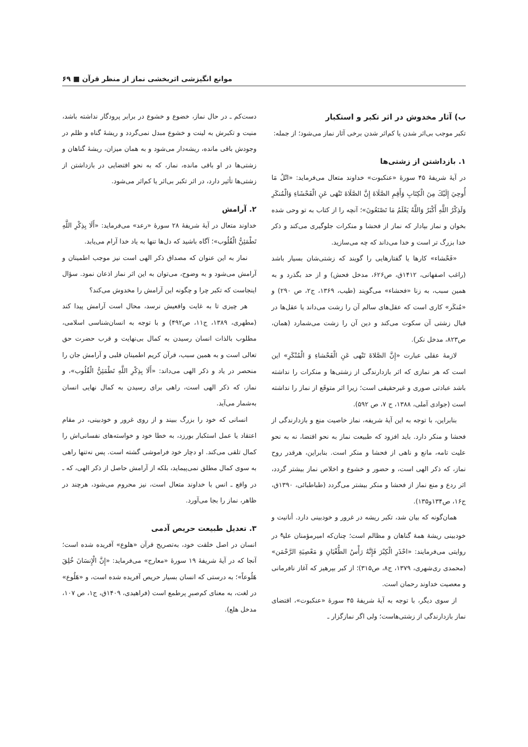موانع انگیزشی اثربخشی نماز از منظر قرآن ■ ۶۹
ب) آثار مخدوش در اثر تکبر و استکبار
تکبر موجب بی‌اثر شدن یا کم‌اثر شدن برخی آثار نماز می‌شود؛ از جمله:
۱. بازداشتن از زشتی‌ها
در آیهٔ شریفهٔ ۴۵ سورهٔ «عنکبوت» خداوند متعال می‌فرماید: «اتْلُ مَا أُوحِيَ إِلَيْكَ مِنَ الْكِتَابِ وَأَقِمِ الصَّلَاةَ إِنَّ الصَّلَاةَ تَنْهَى عَنِ الْفَحْشَاءِ وَالْمُنكَرِ وَلَذِكْرُ اللَّهِ أَكْبَرُ وَاللَّهُ يَعْلَمُ مَا تَصْنَعُونَ»؛ آنچه را از کتاب به تو وحی شده بخوان و نماز بپادار که نماز از فحشا و منکرات جلوگیری می‌کند و ذکر خدا بزرگ تر است و خدا می‌داند که چه می‌سازید.
«فَحْشاء» کارها یا گفتارهایی را گویند که زشتی‌شان بسیار باشد (راغب اصفهانی، ۱۴۱۲ق، ص۶۲۶، مدخل فحش) و از حد بگذرد و به همین سبب، به زنا «فحشاء» می‌گویند (طیب، ۱۳۶۹، ج۲، ص ۲۹۰) و «مُنکَر» کاری است که عقل‌های سالم آن را زشت می‌داند یا عقل‌ها در قبال زشتی آن سکوت می‌کند و دین آن را زشت می‌شمارد (همان، ص۸۲۳، مدخل نکر).
لازمهٔ عقلی عبارت «إِنَّ الصَّلاةَ تَنْهی عَنِ الْفَحْشاءِ وَ الْمُنْکَرِ» این است که هر نمازی که اثر بازدارندگی از زشتی‌ها و منکرات را نداشته باشد عبادتی صوری و غیرحقیقی است؛ زیرا اثر متوقَع از نماز را نداشته است (جوادی آملی، ۱۳۸۸، ج ۷، ص ۵۹۲).
بنابراین، با توجه به این آیهٔ شریفه، نماز خاصیت منع و بازدارندگی از فحشا و منکر دارد. باید افزود که طبیعت نماز به نحو اقتضا، نه به نحو علیت تامه، مانع و ناهی از فحشا و منکر است. بنابراین، هرقدر روح نماز، که ذکر الهی است، و حضور و خشوع و اخلاص نماز بیشتر گردد، اثر ردع و منع نماز از فحشا و منکر بیشتر می‌گردد (طباطبائی، ۱۳۹۰ق، ج۱۶، ص۱۳۴و۱۳۵).
همان‌گونه که بیان شد، تکبر ریشه در غرور و خودبینی دارد. أنانیت و خودبینی ریشهٔ همهٔ گناهان و مظالم است؛ چنان‌که امیرمؤمنان علی<sup>ع</sup> در روایتی می‌فرمایند: «احْذَرِ الْكِبْرَ فَإِنَّهُ رَأْسُ الطُّغْيَانِ وَ مَعْصِيَةِ الرَّحْمَن» (محمدی ری‌شهری، ۱۳۷۹، ج۸، ص۳۱۵)؛ از کبر بپرهیز که آغاز نافرمانی و معصیت خداوند رحمان است.
از سوی دیگر، با توجه به آیهٔ شریفهٔ ۴۵ سورهٔ «عنکبوت»، اقتضای نماز بازدارندگی از زشتی‌هاست؛ ولی اگر نمازگزار ـ
دست‌کم ـ در حال نماز، خضوع و خشوع در برابر پرودگار نداشته باشد، منیت و تکبرش به لینت و خشوع مبدل نمی‌گردد و ریشهٔ گناه و ظلم در وجودش باقی مانده، ریشه‌دار می‌شود و به همان میزان، ریشهٔ گناهان و زشتی‌ها در او باقی مانده، نماز، که به نحو اقتضایی در بازداشتن از زشتی‌ها تأثیر دارد، در اثر تکبر بی‌اثر یا کم‌اثر می‌شود.
۲. آرامش
خداوند متعال در آیهٔ شریفهٔ ۲۸ سورهٔ «رعد» می‌فرماید: «أَلَا بِذِكْرِ اللَّهِ تَطْمَئِنُّ الْقُلُوب»؛ آگاه باشید که دل‌ها تنها به یاد خدا آرام می‌یابد.
نماز به این عنوان که مصداق ذکر الهی است نیز موجب اطمینان و آرامش می‌شود و به وضوح، می‌توان به این اثر نماز اذعان نمود. سؤال اینجاست که تکبر چرا و چگونه این آرامش را مخدوش می‌کند؟
هر چیزی تا به غایت واقعیش نرسد، محال است آرامش پیدا کند (مطهری، ۱۳۸۹، ج۱۱، ص۴۹۲) و با توجه به انسان‌شناسی اسلامی، مطلوب بالذات انسان رسیدن به کمال بی‌نهایت و قرب حضرت حق تعالی است و به همین سبب، قرآن کریم اطمینان قلبی و آرامش جان را منحصر در یاد و ذکر الهی می‌داند: «أَلَا بِذِكْرِ اللَّهِ تَطْمَئِنُّ الْقُلُوب»، و نماز، که ذکر الهی است، راهی برای رسیدن به کمال نهایی انسان به‌شمار می‌آید.
انسانی که خود را بزرگ ببیند و از روی غرور و خودبینی، در مقام اعتقاد یا عمل استکبار بورزد، به خطا خود و خواسته‌های نفسانی‌اش را کمال تلقی می‌کند. او دچار خود فراموشی گشته است. پس نه‌تنها راهی به سوی کمال مطلق نمی‌پیماید، بلکه از آرامش حاصل از ذکر الهی، که ـ در واقع ـ انس با خداوند متعال است، نیز محروم می‌شود، هرچند در ظاهر، نماز را بجا می‌آورد.
۳. تعدیل طبیعت حریص آدمی
انسان در اصل خلقت خود، به‌تصریح قرآن «هلوع» آفریده شده است؛ آنجا که در آیهٔ شریفهٔ ۱۹ سورهٔ «معارج» می‌فرماید: «إِنَّ الْإِنسَانَ خُلِقَ هَلُوعاً»؛ به درستی که انسان بسیار حریص آفریده شده است، و «هَلُوع» در لغت، به معنای کم‌صبرِ پرطمع است (فراهیدی، ۱۴۰۹ق، ج۱، ص ۱۰۷، مدخل هلع).